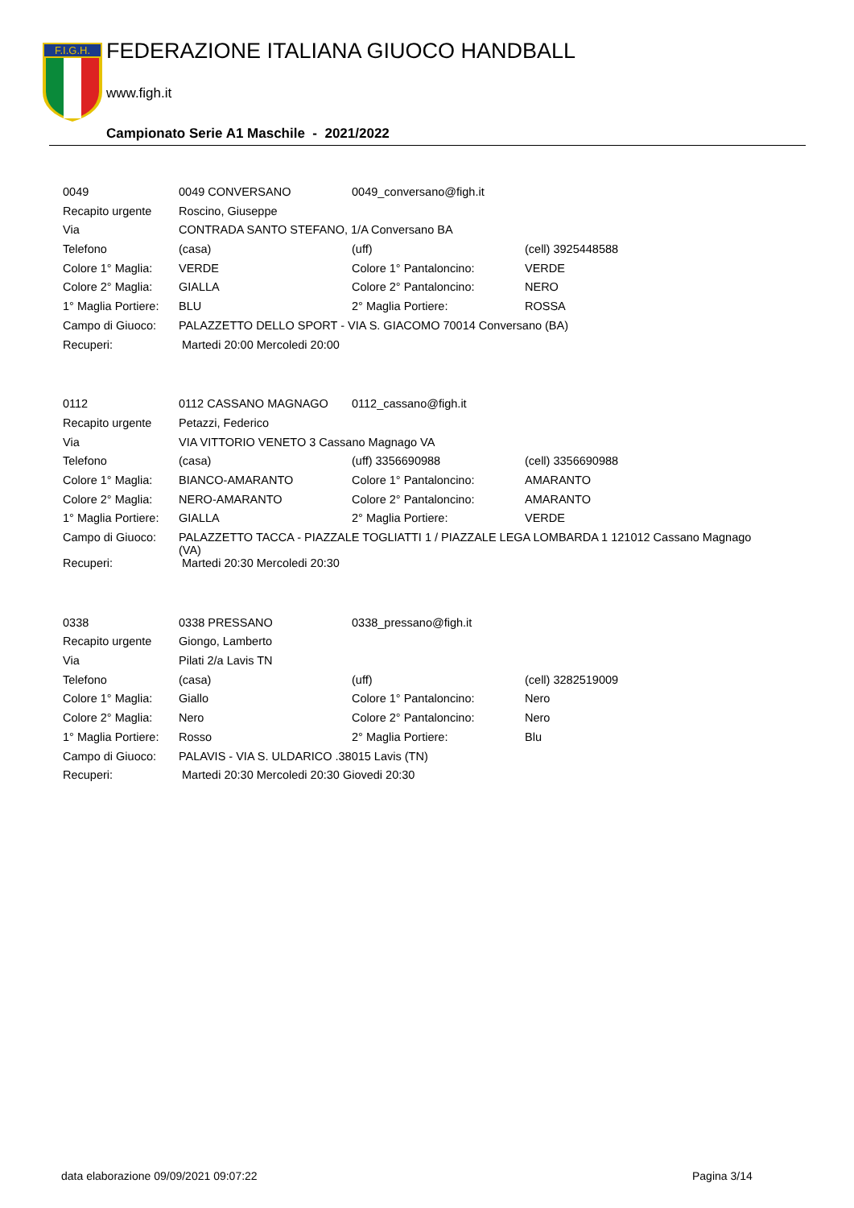F.I.G.H.
FEDERAZIONE ITALIANA GIUOCO HANDBALL
www.figh.it
Campionato Serie A1 Maschile - 2021/2022
| 0049 | 0049 CONVERSANO | 0049_conversano@figh.it | |
| Recapito urgente | Roscino, Giuseppe | | |
| Via | CONTRADA SANTO STEFANO, 1/A Conversano BA | | |
| Telefono | (casa) | (uff) | (cell) 3925448588 |
| Colore 1° Maglia: | VERDE | Colore 1° Pantaloncino: | VERDE |
| Colore 2° Maglia: | GIALLA | Colore 2° Pantaloncino: | NERO |
| 1° Maglia Portiere: | BLU | 2° Maglia Portiere: | ROSSA |
| Campo di Giuoco: | PALAZZETTO DELLO SPORT - VIA S. GIACOMO 70014 Conversano (BA) | | |
| Recuperi: | Martedi 20:00 Mercoledi 20:00 | | |
| 0112 | 0112 CASSANO MAGNAGO | 0112_cassano@figh.it | |
| Recapito urgente | Petazzi, Federico | | |
| Via | VIA VITTORIO VENETO 3 Cassano Magnago VA | | |
| Telefono | (casa) | (uff) 3356690988 | (cell) 3356690988 |
| Colore 1° Maglia: | BIANCO-AMARANTO | Colore 1° Pantaloncino: | AMARANTO |
| Colore 2° Maglia: | NERO-AMARANTO | Colore 2° Pantaloncino: | AMARANTO |
| 1° Maglia Portiere: | GIALLA | 2° Maglia Portiere: | VERDE |
| Campo di Giuoco: | PALAZZETTO TACCA - PIAZZALE TOGLIATTI 1 / PIAZZALE LEGA LOMBARDA 1 121012 Cassano Magnago (VA) | | |
| Recuperi: | Martedi 20:30 Mercoledi 20:30 | | |
| 0338 | 0338 PRESSANO | 0338_pressano@figh.it | |
| Recapito urgente | Giongo, Lamberto | | |
| Via | Pilati 2/a Lavis TN | | |
| Telefono | (casa) | (uff) | (cell) 3282519009 |
| Colore 1° Maglia: | Giallo | Colore 1° Pantaloncino: | Nero |
| Colore 2° Maglia: | Nero | Colore 2° Pantaloncino: | Nero |
| 1° Maglia Portiere: | Rosso | 2° Maglia Portiere: | Blu |
| Campo di Giuoco: | PALAVIS - VIA S. ULDARICO .38015 Lavis (TN) | | |
| Recuperi: | Martedi 20:30 Mercoledi 20:30 Giovedi 20:30 | | |
data elaborazione 09/09/2021 09:07:22
Pagina 3/14